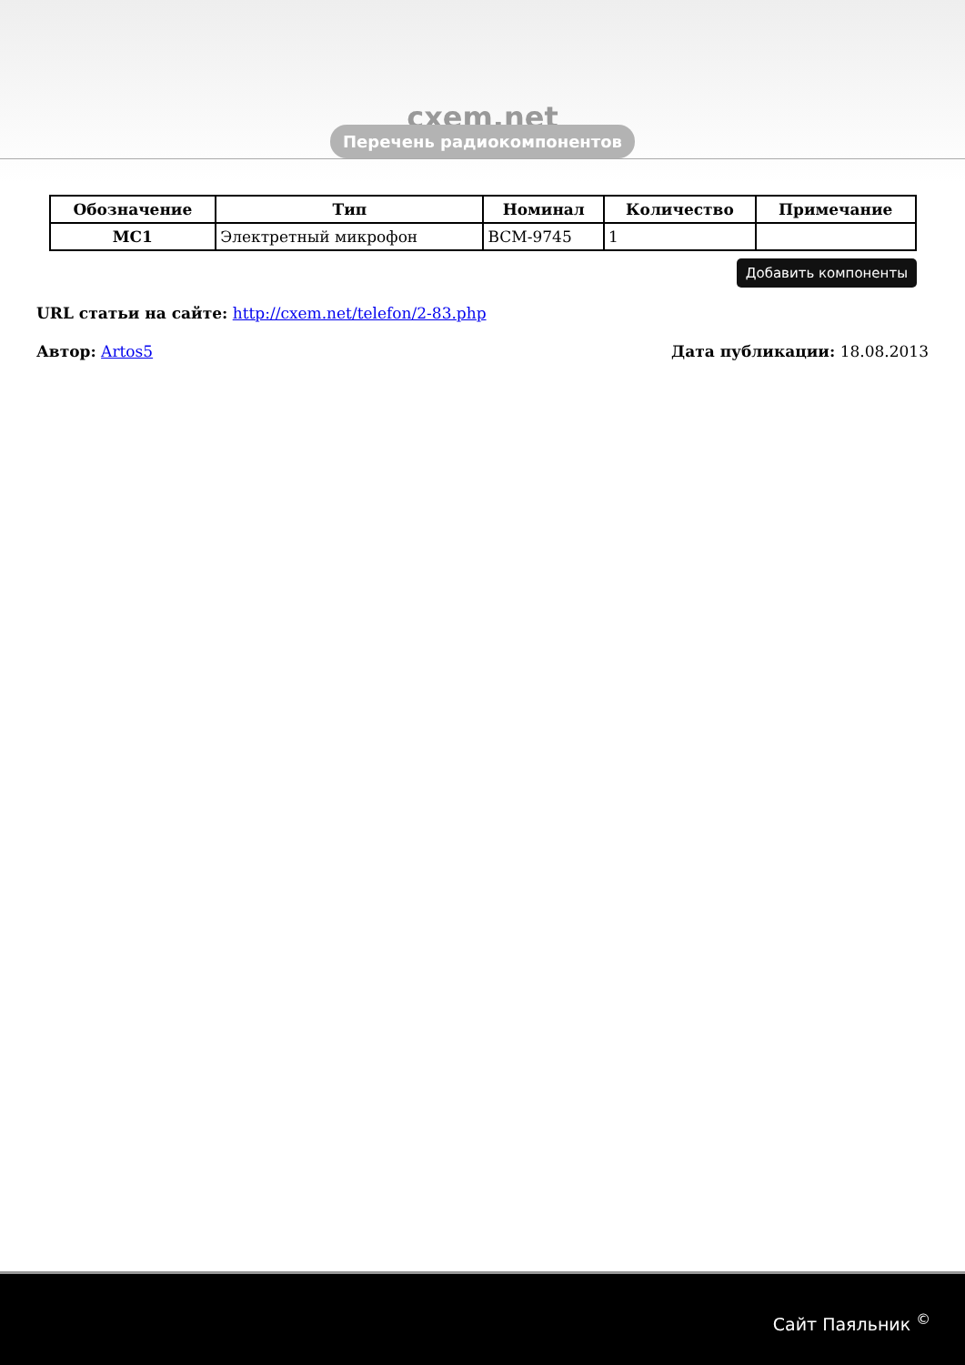cxem.net
Перечень радиокомпонентов
| Обозначение | Тип | Номинал | Количество | Примечание |
| --- | --- | --- | --- | --- |
| MC1 | Электретный микрофон | BCM-9745 | 1 | |
Добавить компоненты
URL статьи на сайте: http://cxem.net/telefon/2-83.php
Автор: Artos5 Дата публикации: 18.08.2013
Сайт Паяльник <sup>©</sup>